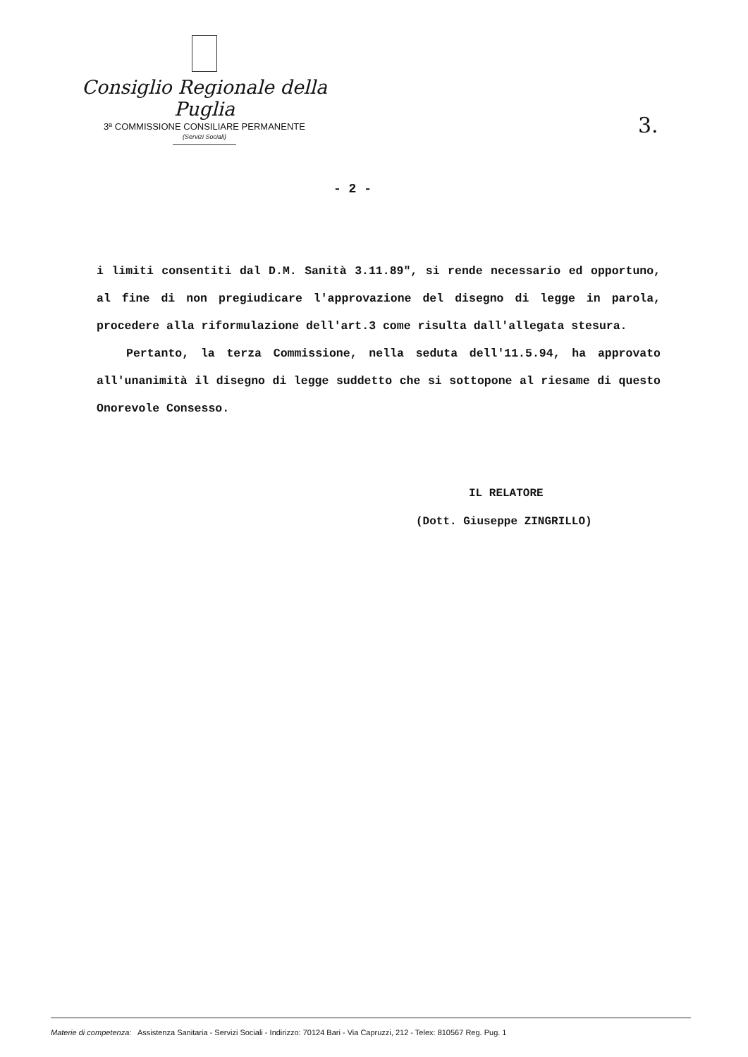Consiglio Regionale della Puglia
3ª COMMISSIONE CONSILIARE PERMANENTE
(Servizi Sociali)
3.
- 2 -
i limiti consentiti dal D.M. Sanità 3.11.89", si rende necessario ed opportuno, al fine di non pregiudicare l'approvazione del disegno di legge in parola, procedere alla riformulazione dell'art.3 come risulta dall'allegata stesura.
Pertanto, la terza Commissione, nella seduta dell'11.5.94, ha approvato all'unanimità il disegno di legge suddetto che si sottopone al riesame di questo Onorevole Consesso.
IL RELATORE
(Dott. Giuseppe ZINGRILLO)
Materie di competenza: Assistenza Sanitaria - Servizi Sociali - Indirizzo: 70124 Bari - Via Capruzzi, 212 - Telex: 810567 Reg. Pug. 1